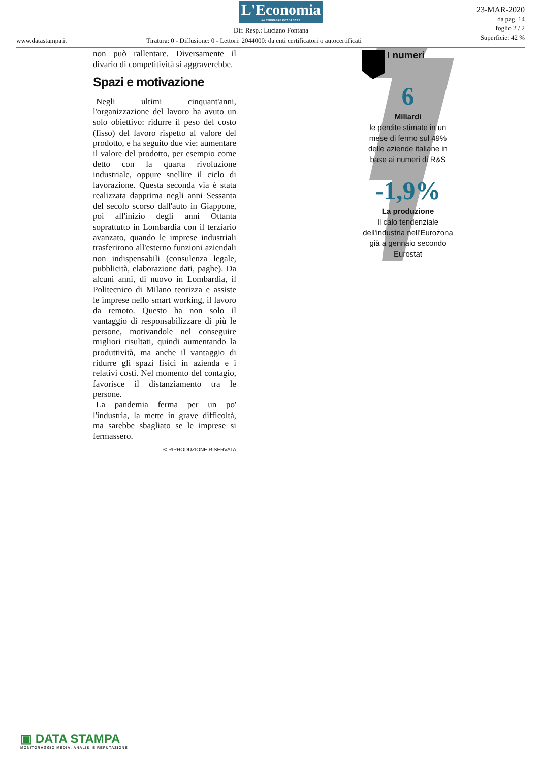L'Economia
del CORRIERE DELLA SERA
Dir. Resp.: Luciano Fontana
23-MAR-2020
da pag. 14
foglio 2 / 2
Superficie: 42 %
www.datastampa.it
Tiratura: 0 - Diffusione: 0 - Lettori: 2044000: da enti certificatori o autocertificati
non può rallentare. Diversamente il divario di competitività si aggraverebbe.
Spazi e motivazione
Negli ultimi cinquant'anni, l'organizzazione del lavoro ha avuto un solo obiettivo: ridurre il peso del costo (fisso) del lavoro rispetto al valore del prodotto, e ha seguito due vie: aumentare il valore del prodotto, per esempio come detto con la quarta rivoluzione industriale, oppure snellire il ciclo di lavorazione. Questa seconda via è stata realizzata dapprima negli anni Sessanta del secolo scorso dall'auto in Giappone, poi all'inizio degli anni Ottanta soprattutto in Lombardia con il terziario avanzato, quando le imprese industriali trasferirono all'esterno funzioni aziendali non indispensabili (consulenza legale, pubblicità, elaborazione dati, paghe). Da alcuni anni, di nuovo in Lombardia, il Politecnico di Milano teorizza e assiste le imprese nello smart working, il lavoro da remoto. Questo ha non solo il vantaggio di responsabilizzare di più le persone, motivandole nel conseguire migliori risultati, quindi aumentando la produttività, ma anche il vantaggio di ridurre gli spazi fisici in azienda e i relativi costi. Nel momento del contagio, favorisce il distanziamento tra le persone.
La pandemia ferma per un po' l'industria, la mette in grave difficoltà, ma sarebbe sbagliato se le imprese si fermassero.
© RIPRODUZIONE RISERVATA
I numeri
6
Miliardi
le perdite stimate in un mese di fermo sul 49% delle aziende italiane in base ai numeri di R&S
-1,9%
La produzione
Il calo tendenziale dell'industria nell'Eurozona già a gennaio secondo Eurostat
▣ DATA STAMPA
MONITORAGGIO MEDIA, ANALISI E REPUTAZIONE